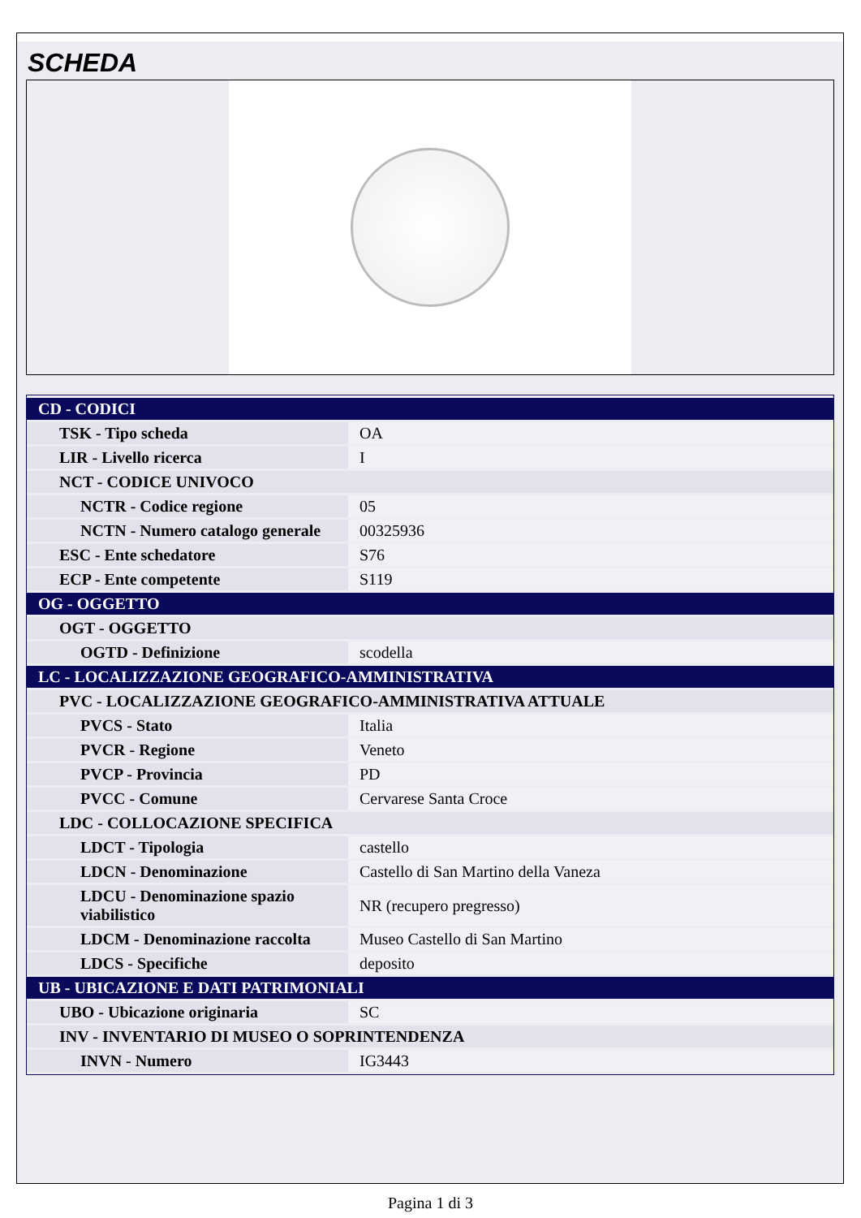SCHEDA
| CD - CODICI | |
| TSK - Tipo scheda | OA |
| LIR - Livello ricerca | I |
| NCT - CODICE UNIVOCO | |
| NCTR - Codice regione | 05 |
| NCTN - Numero catalogo generale | 00325936 |
| ESC - Ente schedatore | S76 |
| ECP - Ente competente | S119 |
| OG - OGGETTO | |
| OGT - OGGETTO | |
| OGTD - Definizione | scodella |
| LC - LOCALIZZAZIONE GEOGRAFICO-AMMINISTRATIVA | |
| PVC - LOCALIZZAZIONE GEOGRAFICO-AMMINISTRATIVA ATTUALE | |
| PVCS - Stato | Italia |
| PVCR - Regione | Veneto |
| PVCP - Provincia | PD |
| PVCC - Comune | Cervarese Santa Croce |
| LDC - COLLOCAZIONE SPECIFICA | |
| LDCT - Tipologia | castello |
| LDCN - Denominazione | Castello di San Martino della Vaneza |
| LDCU - Denominazione spazio viabilistico | NR (recupero pregresso) |
| LDCM - Denominazione raccolta | Museo Castello di San Martino |
| LDCS - Specifiche | deposito |
| UB - UBICAZIONE E DATI PATRIMONIALI | |
| UBO - Ubicazione originaria | SC |
| INV - INVENTARIO DI MUSEO O SOPRINTENDENZA | |
| INVN - Numero | IG3443 |
Pagina 1 di 3